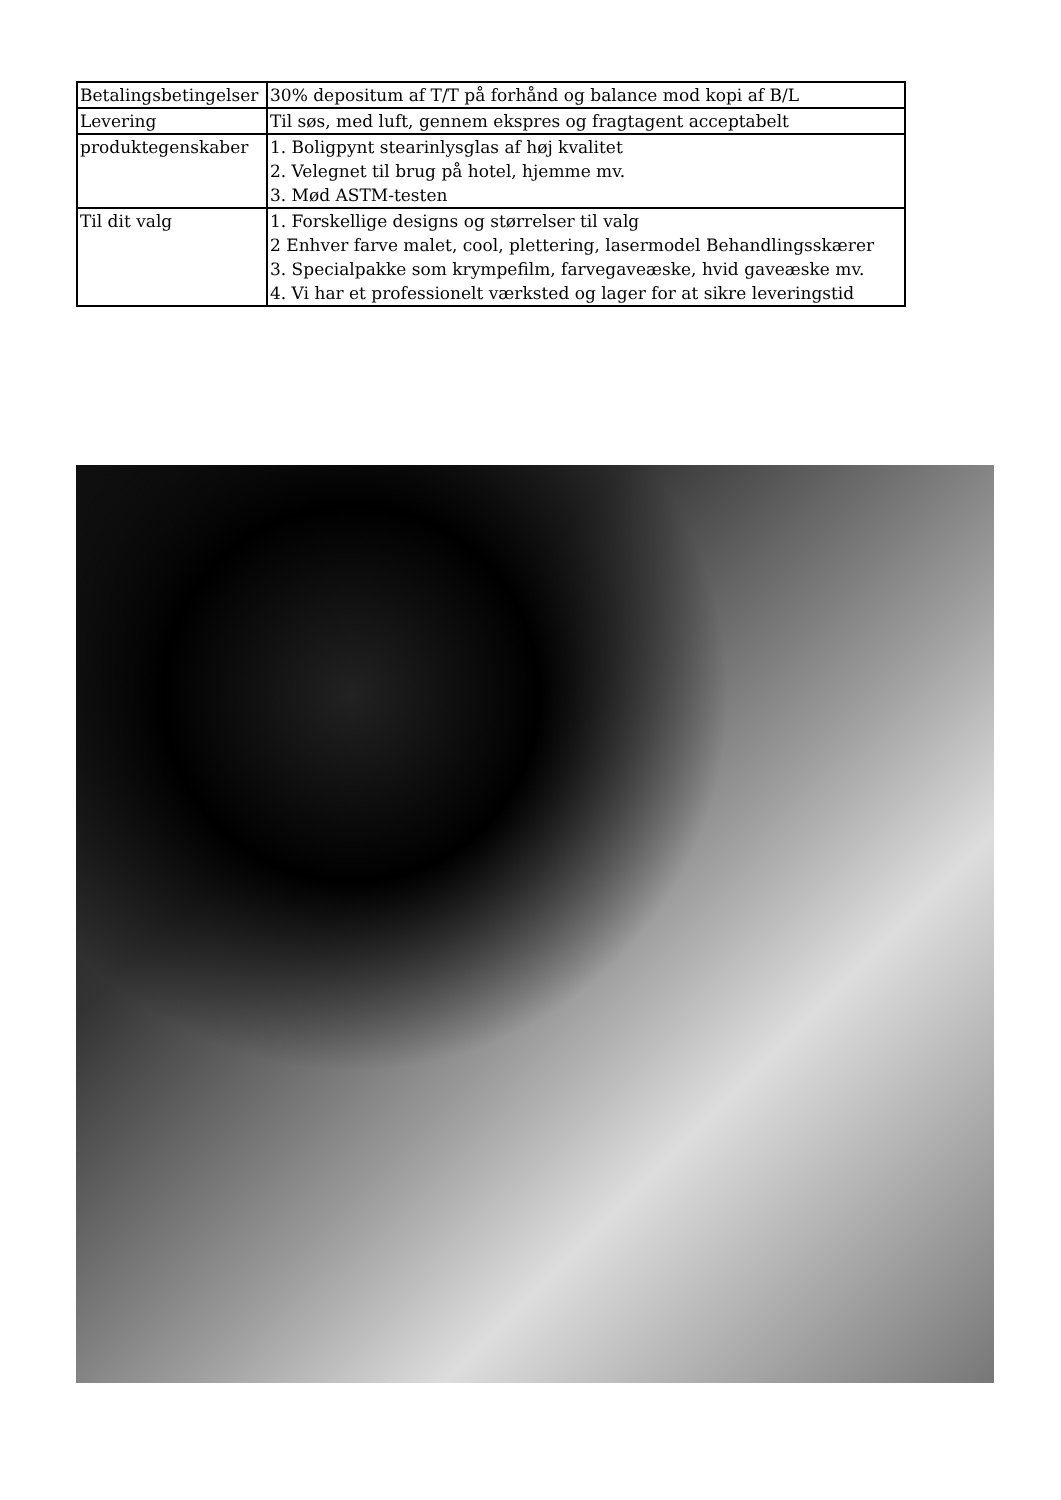| Betalingsbetingelser | 30% depositum af T/T på forhånd og balance mod kopi af B/L |
| Levering | Til søs, med luft, gennem ekspres og fragtagent acceptabelt |
| produktegenskaber | 1. Boligpynt stearinlysglas af høj kvalitet 2. Velegnet til brug på hotel, hjemme mv. 3. Mød ASTM-testen |
| Til dit valg | 1. Forskellige designs og størrelser til valg 2 Enhver farve malet, cool, plettering, lasermodel Behandlingsskærer 3. Specialpakke som krympefilm, farvegaveæske, hvid gaveæske mv. 4. Vi har et professionelt værksted og lager for at sikre leveringstid |